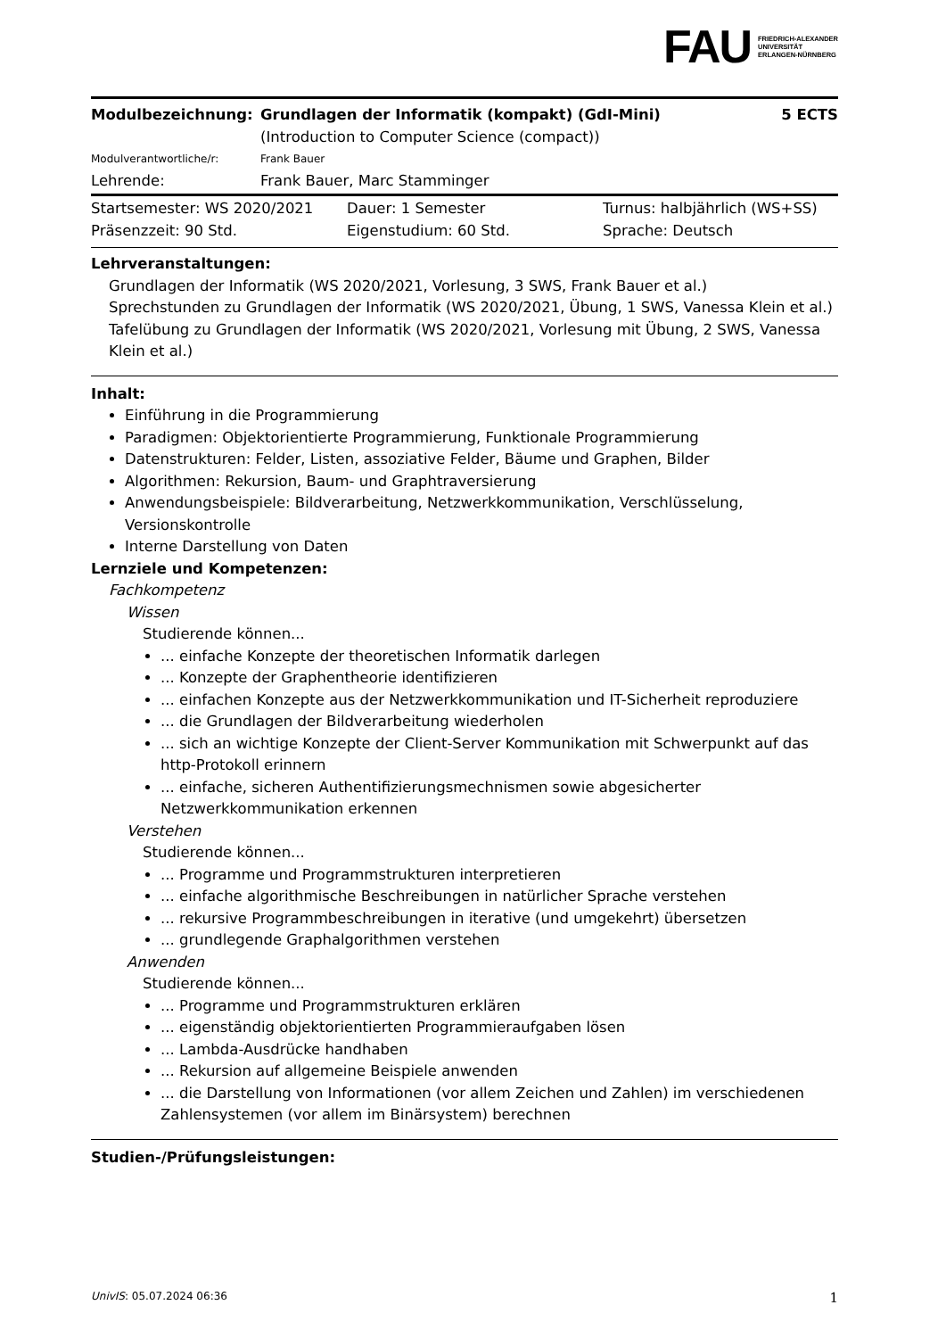FAU FRIEDRICH-ALEXANDER
UNIVERSITÄT
ERLANGEN-NÜRNBERG
| Modulbezeichnung: | Grundlagen der Informatik (kompakt) (GdI-Mini) | 5 ECTS |
| | (Introduction to Computer Science (compact)) | |
| Modulverantwortliche/r: | Frank Bauer | |
| Lehrende: | Frank Bauer, Marc Stamminger | |
| Startsemester: WS 2020/2021 | Dauer: 1 Semester | Turnus: halbjährlich (WS+SS) |
| Präsenzzeit: 90 Std. | Eigenstudium: 60 Std. | Sprache: Deutsch |
Lehrveranstaltungen:
Grundlagen der Informatik (WS 2020/2021, Vorlesung, 3 SWS, Frank Bauer et al.)
Sprechstunden zu Grundlagen der Informatik (WS 2020/2021, Übung, 1 SWS, Vanessa Klein et al.)
Tafelübung zu Grundlagen der Informatik (WS 2020/2021, Vorlesung mit Übung, 2 SWS, Vanessa Klein et al.)
Inhalt:
Einführung in die Programmierung
Paradigmen: Objektorientierte Programmierung, Funktionale Programmierung
Datenstrukturen: Felder, Listen, assoziative Felder, Bäume und Graphen, Bilder
Algorithmen: Rekursion, Baum- und Graphtraversierung
Anwendungsbeispiele: Bildverarbeitung, Netzwerkkommunikation, Verschlüsselung, Versionskontrolle
Interne Darstellung von Daten
Lernziele und Kompetenzen:
Fachkompetenz
Wissen
Studierende können...
... einfache Konzepte der theoretischen Informatik darlegen
... Konzepte der Graphentheorie identifizieren
... einfachen Konzepte aus der Netzwerkkommunikation und IT-Sicherheit reproduziere
... die Grundlagen der Bildverarbeitung wiederholen
... sich an wichtige Konzepte der Client-Server Kommunikation mit Schwerpunkt auf das http-Protokoll erinnern
... einfache, sicheren Authentifizierungsmechnismen sowie abgesicherter Netzwerkkommunikation erkennen
Verstehen
Studierende können...
... Programme und Programmstrukturen interpretieren
... einfache algorithmische Beschreibungen in natürlicher Sprache verstehen
... rekursive Programmbeschreibungen in iterative (und umgekehrt) übersetzen
... grundlegende Graphalgorithmen verstehen
Anwenden
Studierende können...
... Programme und Programmstrukturen erklären
... eigenständig objektorientierten Programmieraufgaben lösen
... Lambda-Ausdrücke handhaben
... Rekursion auf allgemeine Beispiele anwenden
... die Darstellung von Informationen (vor allem Zeichen und Zahlen) im verschiedenen Zahlensystemen (vor allem im Binärsystem) berechnen
Studien-/Prüfungsleistungen:
UnivIS: 05.07.2024 06:36 1